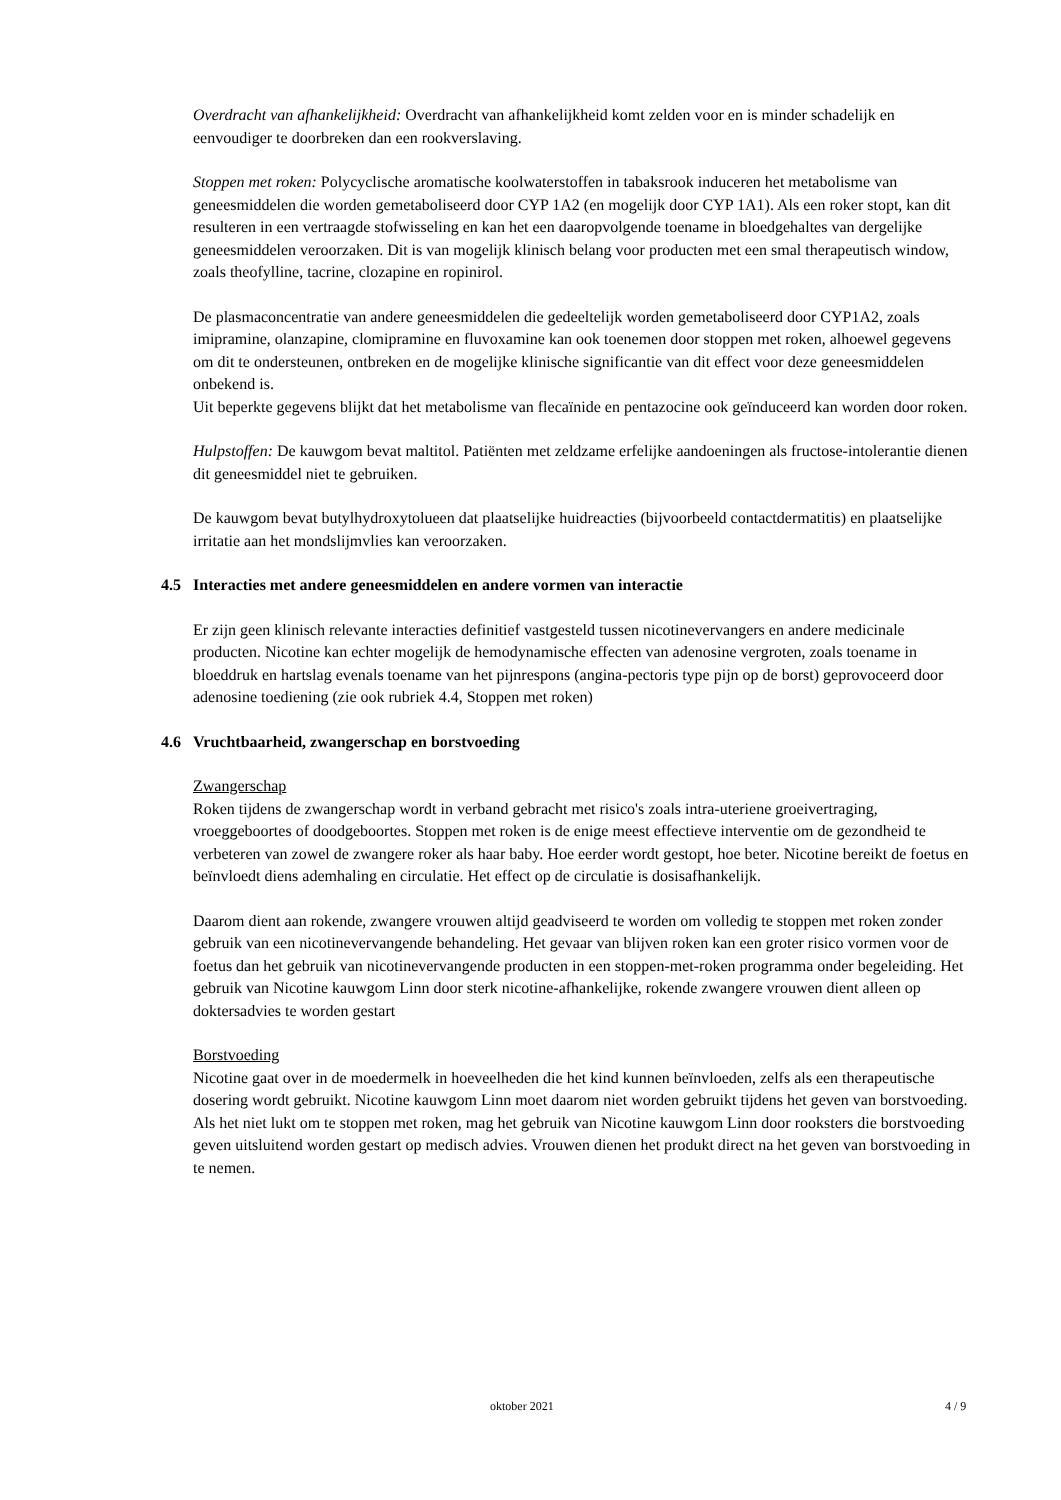Overdracht van afhankelijkheid: Overdracht van afhankelijkheid komt zelden voor en is minder schadelijk en eenvoudiger te doorbreken dan een rookverslaving.
Stoppen met roken: Polycyclische aromatische koolwaterstoffen in tabaksrook induceren het metabolisme van geneesmiddelen die worden gemetaboliseerd door CYP 1A2 (en mogelijk door CYP 1A1). Als een roker stopt, kan dit resulteren in een vertraagde stofwisseling en kan het een daaropvolgende toename in bloedgehaltes van dergelijke geneesmiddelen veroorzaken. Dit is van mogelijk klinisch belang voor producten met een smal therapeutisch window, zoals theofylline, tacrine, clozapine en ropinirol.
De plasmaconcentratie van andere geneesmiddelen die gedeeltelijk worden gemetaboliseerd door CYP1A2, zoals imipramine, olanzapine, clomipramine en fluvoxamine kan ook toenemen door stoppen met roken, alhoewel gegevens om dit te ondersteunen, ontbreken en de mogelijke klinische significantie van dit effect voor deze geneesmiddelen onbekend is.
Uit beperkte gegevens blijkt dat het metabolisme van flecaïnide en pentazocine ook geïnduceerd kan worden door roken.
Hulpstoffen: De kauwgom bevat maltitol. Patiënten met zeldzame erfelijke aandoeningen als fructose-intolerantie dienen dit geneesmiddel niet te gebruiken.
De kauwgom bevat butylhydroxytolueen dat plaatselijke huidreacties (bijvoorbeeld contactdermatitis) en plaatselijke irritatie aan het mondslijmvlies kan veroorzaken.
4.5 Interacties met andere geneesmiddelen en andere vormen van interactie
Er zijn geen klinisch relevante interacties definitief vastgesteld tussen nicotinevervangers en andere medicinale producten. Nicotine kan echter mogelijk de hemodynamische effecten van adenosine vergroten, zoals toename in bloeddruk en hartslag evenals toename van het pijnrespons (angina-pectoris type pijn op de borst) geprovoceerd door adenosine toediening (zie ook rubriek 4.4, Stoppen met roken)
4.6 Vruchtbaarheid, zwangerschap en borstvoeding
Zwangerschap
Roken tijdens de zwangerschap wordt in verband gebracht met risico's zoals intra-uteriene groeivertraging, vroeggeboortes of doodgeboortes. Stoppen met roken is de enige meest effectieve interventie om de gezondheid te verbeteren van zowel de zwangere roker als haar baby. Hoe eerder wordt gestopt, hoe beter. Nicotine bereikt de foetus en beïnvloedt diens ademhaling en circulatie. Het effect op de circulatie is dosisafhankelijk.
Daarom dient aan rokende, zwangere vrouwen altijd geadviseerd te worden om volledig te stoppen met roken zonder gebruik van een nicotinevervangende behandeling. Het gevaar van blijven roken kan een groter risico vormen voor de foetus dan het gebruik van nicotinevervangende producten in een stoppen-met-roken programma onder begeleiding. Het gebruik van Nicotine kauwgom Linn door sterk nicotine-afhankelijke, rokende zwangere vrouwen dient alleen op doktersadvies te worden gestart
Borstvoeding
Nicotine gaat over in de moedermelk in hoeveelheden die het kind kunnen beïnvloeden, zelfs als een therapeutische dosering wordt gebruikt. Nicotine kauwgom Linn moet daarom niet worden gebruikt tijdens het geven van borstvoeding. Als het niet lukt om te stoppen met roken, mag het gebruik van Nicotine kauwgom Linn door rooksters die borstvoeding geven uitsluitend worden gestart op medisch advies. Vrouwen dienen het produkt direct na het geven van borstvoeding in te nemen.
oktober 2021 4 / 9